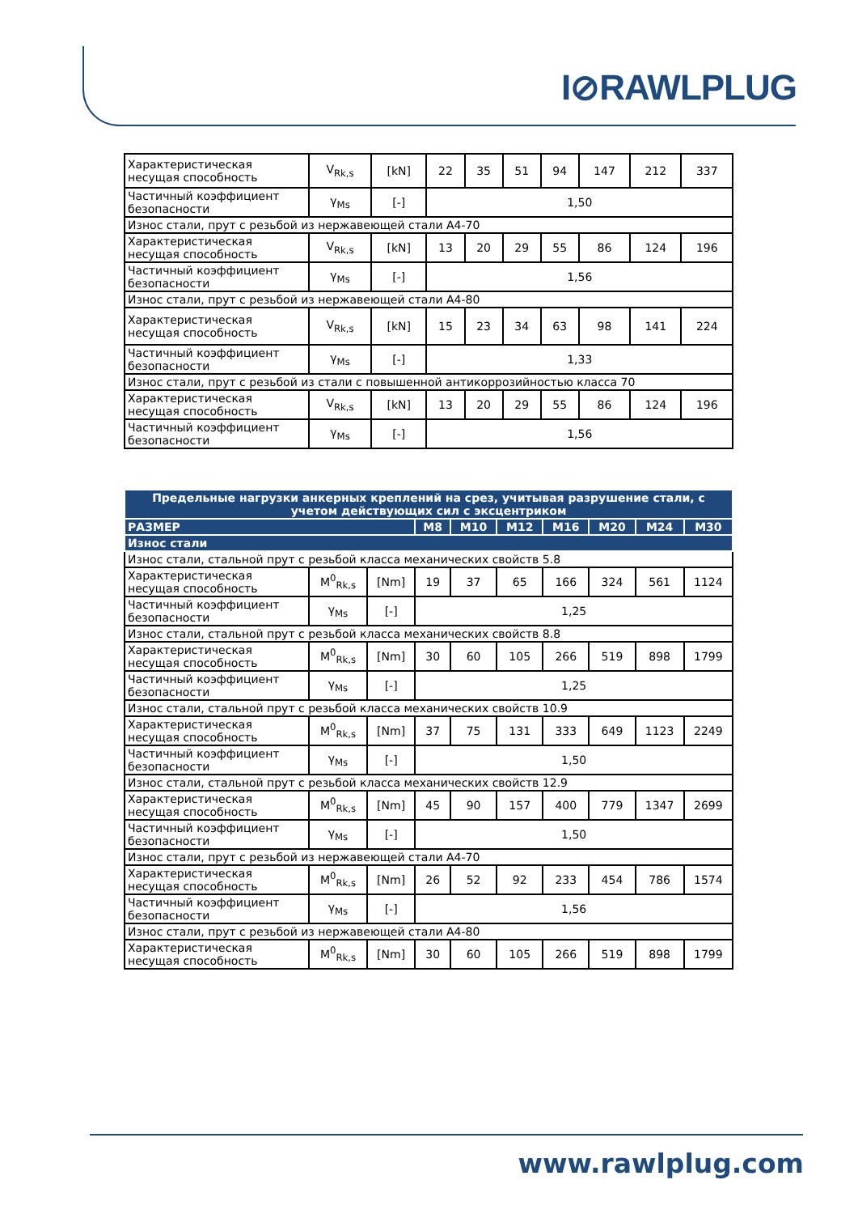I⊘RAWLPLUG
| Характеристическая несущая способность | V<sub>Rk,s</sub> | [kN] | 22 | 35 | 51 | 94 | 147 | 212 | 337 |
| Частичный коэффициент безопасности | γ<sub>Ms</sub> | [-] | 1,50 | | | | | | |
| Износ стали, прут с резьбой из нержавеющей стали A4-70 | | | | | | | | | |
| Характеристическая несущая способность | V<sub>Rk,s</sub> | [kN] | 13 | 20 | 29 | 55 | 86 | 124 | 196 |
| Частичный коэффициент безопасности | γ<sub>Ms</sub> | [-] | 1,56 | | | | | | |
| Износ стали, прут с резьбой из нержавеющей стали A4-80 | | | | | | | | | |
| Характеристическая несущая способность | V<sub>Rk,s</sub> | [kN] | 15 | 23 | 34 | 63 | 98 | 141 | 224 |
| Частичный коэффициент безопасности | γ<sub>Ms</sub> | [-] | 1,33 | | | | | | |
| Износ стали, прут с резьбой из стали с повышенной антикоррозийностью класса 70 | | | | | | | | | |
| Характеристическая несущая способность | V<sub>Rk,s</sub> | [kN] | 13 | 20 | 29 | 55 | 86 | 124 | 196 |
| Частичный коэффициент безопасности | γ<sub>Ms</sub> | [-] | 1,56 | | | | | | |
| Предельные нагрузки анкерных креплений на срез, учитывая разрушение стали, с учетом действующих сил с эксцентриком | | | | | | | | | |
| --- | --- | --- | --- | --- | --- | --- | --- | --- | --- |
| РАЗМЕР | | | M8 | M10 | M12 | M16 | M20 | M24 | M30 |
| Износ стали | | | | | | | | | |
| Износ стали, стальной прут с резьбой класса механических свойств 5.8 | | | | | | | | | |
| Характеристическая несущая способность | M<sup>0</sup><sub>Rk,s</sub> | [Nm] | 19 | 37 | 65 | 166 | 324 | 561 | 1124 |
| Частичный коэффициент безопасности | γ<sub>Ms</sub> | [-] | 1,25 | | | | | | |
| Износ стали, стальной прут с резьбой класса механических свойств 8.8 | | | | | | | | | |
| Характеристическая несущая способность | M<sup>0</sup><sub>Rk,s</sub> | [Nm] | 30 | 60 | 105 | 266 | 519 | 898 | 1799 |
| Частичный коэффициент безопасности | γ<sub>Ms</sub> | [-] | 1,25 | | | | | | |
| Износ стали, стальной прут с резьбой класса механических свойств 10.9 | | | | | | | | | |
| Характеристическая несущая способность | M<sup>0</sup><sub>Rk,s</sub> | [Nm] | 37 | 75 | 131 | 333 | 649 | 1123 | 2249 |
| Частичный коэффициент безопасности | γ<sub>Ms</sub> | [-] | 1,50 | | | | | | |
| Износ стали, стальной прут с резьбой класса механических свойств 12.9 | | | | | | | | | |
| Характеристическая несущая способность | M<sup>0</sup><sub>Rk,s</sub> | [Nm] | 45 | 90 | 157 | 400 | 779 | 1347 | 2699 |
| Частичный коэффициент безопасности | γ<sub>Ms</sub> | [-] | 1,50 | | | | | | |
| Износ стали, прут с резьбой из нержавеющей стали A4-70 | | | | | | | | | |
| Характеристическая несущая способность | M<sup>0</sup><sub>Rk,s</sub> | [Nm] | 26 | 52 | 92 | 233 | 454 | 786 | 1574 |
| Частичный коэффициент безопасности | γ<sub>Ms</sub> | [-] | 1,56 | | | | | | |
| Износ стали, прут с резьбой из нержавеющей стали A4-80 | | | | | | | | | |
| Характеристическая несущая способность | M<sup>0</sup><sub>Rk,s</sub> | [Nm] | 30 | 60 | 105 | 266 | 519 | 898 | 1799 |
www.rawlplug.com